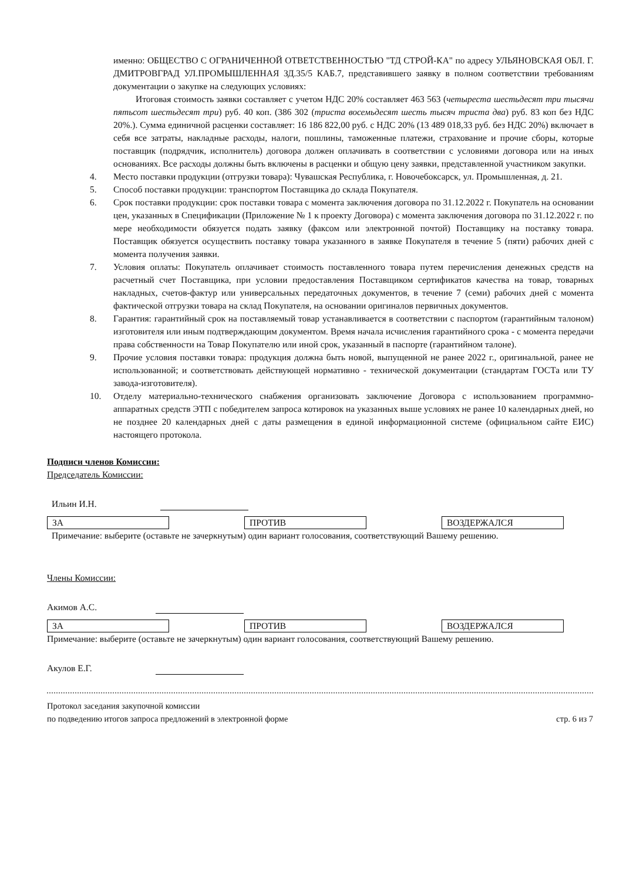именно: ОБЩЕСТВО С ОГРАНИЧЕННОЙ ОТВЕТСТВЕННОСТЬЮ "ТД СТРОЙ-КА" по адресу УЛЬЯНОВСКАЯ ОБЛ. Г. ДМИТРОВГРАД УЛ.ПРОМЫШЛЕННАЯ ЗД.35/5 КАБ.7, представившего заявку в полном соответствии требованиям документации о закупке на следующих условиях:
Итоговая стоимость заявки составляет с учетом НДС 20% составляет 463 563 (четыреста шестьдесят три тысячи пятьсот шестьдесят три) руб. 40 коп. (386 302 (триста восемьдесят шесть тысяч триста два) руб. 83 коп без НДС 20%.). Сумма единичной расценки составляет: 16 186 822,00 руб. с НДС 20% (13 489 018,33 руб. без НДС 20%) включает в себя все затраты, накладные расходы, налоги, пошлины, таможенные платежи, страхование и прочие сборы, которые поставщик (подрядчик, исполнитель) договора должен оплачивать в соответствии с условиями договора или на иных основаниях. Все расходы должны быть включены в расценки и общую цену заявки, представленной участником закупки.
4. Место поставки продукции (отгрузки товара): Чувашская Республика, г. Новочебоксарск, ул. Промышленная, д. 21.
5. Способ поставки продукции: транспортом Поставщика до склада Покупателя.
6. Срок поставки продукции: срок поставки товара с момента заключения договора по 31.12.2022 г. Покупатель на основании цен, указанных в Спецификации (Приложение № 1 к проекту Договора) с момента заключения договора по 31.12.2022 г. по мере необходимости обязуется подать заявку (факсом или электронной почтой) Поставщику на поставку товара. Поставщик обязуется осуществить поставку товара указанного в заявке Покупателя в течение 5 (пяти) рабочих дней с момента получения заявки.
7. Условия оплаты: Покупатель оплачивает стоимость поставленного товара путем перечисления денежных средств на расчетный счет Поставщика, при условии предоставления Поставщиком сертификатов качества на товар, товарных накладных, счетов-фактур или универсальных передаточных документов, в течение 7 (семи) рабочих дней с момента фактической отгрузки товара на склад Покупателя, на основании оригиналов первичных документов.
8. Гарантия: гарантийный срок на поставляемый товар устанавливается в соответствии с паспортом (гарантийным талоном) изготовителя или иным подтверждающим документом. Время начала исчисления гарантийного срока - с момента передачи права собственности на Товар Покупателю или иной срок, указанный в паспорте (гарантийном талоне).
9. Прочие условия поставки товара: продукция должна быть новой, выпущенной не ранее 2022 г., оригинальной, ранее не использованной; и соответствовать действующей нормативно - технической документации (стандартам ГОСТа или ТУ завода-изготовителя).
10. Отделу материально-технического снабжения организовать заключение Договора с использованием программно-аппаратных средств ЭТП с победителем запроса котировок на указанных выше условиях не ранее 10 календарных дней, но не позднее 20 календарных дней с даты размещения в единой информационной системе (официальном сайте ЕИС) настоящего протокола.
Подписи членов Комиссии:
Председатель Комиссии:
Ильин И.Н.
ЗА ПРОТИВ ВОЗДЕРЖАЛСЯ
Примечание: выберите (оставьте не зачеркнутым) один вариант голосования, соответствующий Вашему решению.
Члены Комиссии:
Акимов А.С.
ЗА ПРОТИВ ВОЗДЕРЖАЛСЯ
Примечание: выберите (оставьте не зачеркнутым) один вариант голосования, соответствующий Вашему решению.
Акулов Е.Г.
Протокол заседания закупочной комиссии
по подведению итогов запроса предложений в электронной форме стр. 6 из 7